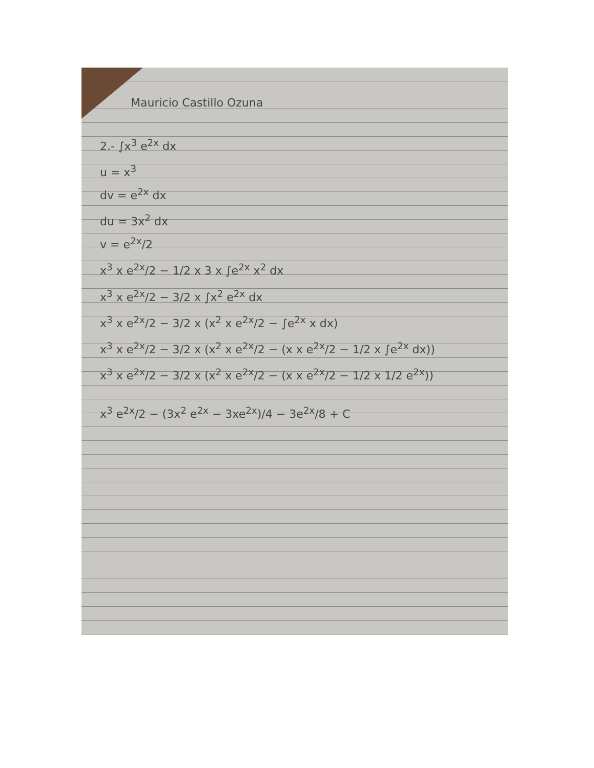Mauricio Castillo Ozuna
2.- ∫x<sup>3</sup> e<sup>2x</sup> dx
u = x<sup>3</sup>
dv = e<sup>2x</sup> dx
du = 3x<sup>2</sup> dx
v = e<sup>2x</sup>/2
x<sup>3</sup> x e<sup>2x</sup>/2 − 1/2 x 3 x ∫e<sup>2x</sup> x<sup>2</sup> dx
x<sup>3</sup> x e<sup>2x</sup>/2 − 3/2 x ∫x<sup>2</sup> e<sup>2x</sup> dx
x<sup>3</sup> x e<sup>2x</sup>/2 − 3/2 x (x<sup>2</sup> x e<sup>2x</sup>/2 − ∫e<sup>2x</sup> x dx)
x<sup>3</sup> x e<sup>2x</sup>/2 − 3/2 x (x<sup>2</sup> x e<sup>2x</sup>/2 − (x x e<sup>2x</sup>/2 − 1/2 x ∫e<sup>2x</sup> dx))
x<sup>3</sup> x e<sup>2x</sup>/2 − 3/2 x (x<sup>2</sup> x e<sup>2x</sup>/2 − (x x e<sup>2x</sup>/2 − 1/2 x 1/2 e<sup>2x</sup>))
x<sup>3</sup> e<sup>2x</sup>/2 − (3x<sup>2</sup> e<sup>2x</sup> − 3xe<sup>2x</sup>)/4 − 3e<sup>2x</sup>/8 + C